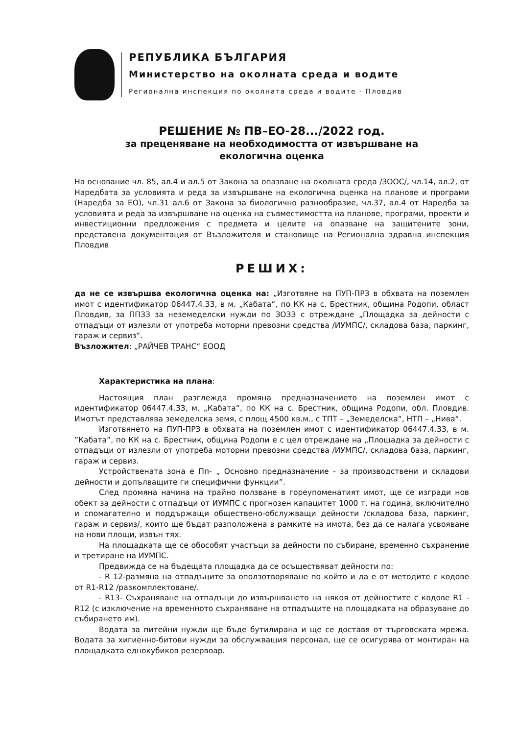РЕПУБЛИКА БЪЛГАРИЯ
Министерство на околната среда и водите
Регионална инспекция по околната среда и водите - Пловдив
РЕШЕНИЕ № ПВ–ЕО-28.../2022 год.
за преценяване на необходимостта от извършване на
екологична оценка
На основание чл. 85, ал.4 и ал.5 от Закона за опазване на околната среда /ЗООС/, чл.14, ал.2, от Наредбата за условията и реда за извършване на екологична оценка на планове и програми (Наредба за ЕО), чл.31 ал.6 от Закона за биологично разнообразие, чл.37, ал.4 от Наредба за условията и реда за извършване на оценка на съвместимостта на планове, програми, проекти и инвестиционни предложения с предмета и целите на опазване на защитените зони, представена документация от Възложителя и становище на Регионална здравна инспекция Пловдив
РЕШИХ:
да не се извършва екологична оценка на: „Изготвяне на ПУП-ПРЗ в обхвата на поземлен имот с идентификатор 06447.4.33, в м. „Кабата“, по КК на с. Брестник, община Родопи, област Пловдив, за ППЗЗ за неземеделски нужди по ЗОЗЗ с отреждане „Площадка за дейности с отпадъци от излезли от употреба моторни превозни средства /ИУМПС/, складова база, паркинг, гараж и сервиз“.
Възложител: „РАЙЧЕВ ТРАНС“ ЕООД
Характеристика на плана:
Настоящия план разглежда промяна предназначението на поземлен имот с идентификатор 06447.4.33, м. „Кабата“, по КК на с. Брестник, община Родопи, обл. Пловдив. Имотът представлява земеделска земя, с площ 4500 кв.м., с ТПТ – „Земеделска“, НТП – „Нива“.
Изготвянето на ПУП-ПРЗ в обхвата на поземлен имот с идентификатор 06447.4.33, в м. ”Кабата”, по КК на с. Брестник, община Родопи е с цел отреждане на „Площадка за дейности с отпадъци от излезли от употреба моторни превозни средства /ИУМПС/, складова база, паркинг, гараж и сервиз.
Устройствената зона е Пп- „ Основно предназначение - за производствени и складови дейности и допълващите ги специфични функции”.
След промяна начина на трайно ползване в гореупоменатият имот, ще се изгради нов обект за дейности с отпадъци от ИУМПС с прогнозен капацитет 1000 т. на година, включително и спомагателно и поддържащи обществено-обслужващи дейности /складова база, паркинг, гараж и сервиз/, които ще бъдат разположена в рамките на имота, без да се налага усвояване на нови площи, извън тях.
На площадката ще се обособят участъци за дейности по събиране, временно съхранение и третиране на ИУМПС.
Предвижда се на бъдещата площадка да се осъществяват дейности по:
- R 12-размяна на отпадъците за оползотворяване по който и да е от методите с кодове от R1-R12 /разкомплектоване/.
- R13- Съхраняване на отпадъци до извършването на някоя от дейностите с кодове R1 - R12 (с изключение на временното съхраняване на отпадъците на площадката на образуване до събирането им).
Водата за питейни нужди ще бъде бутилирана и ще се доставя от търговската мрежа. Водата за хигиенно-битови нужди за обслужващия персонал, ще се осигурява от монтиран на площадката еднокубиков резервоар.